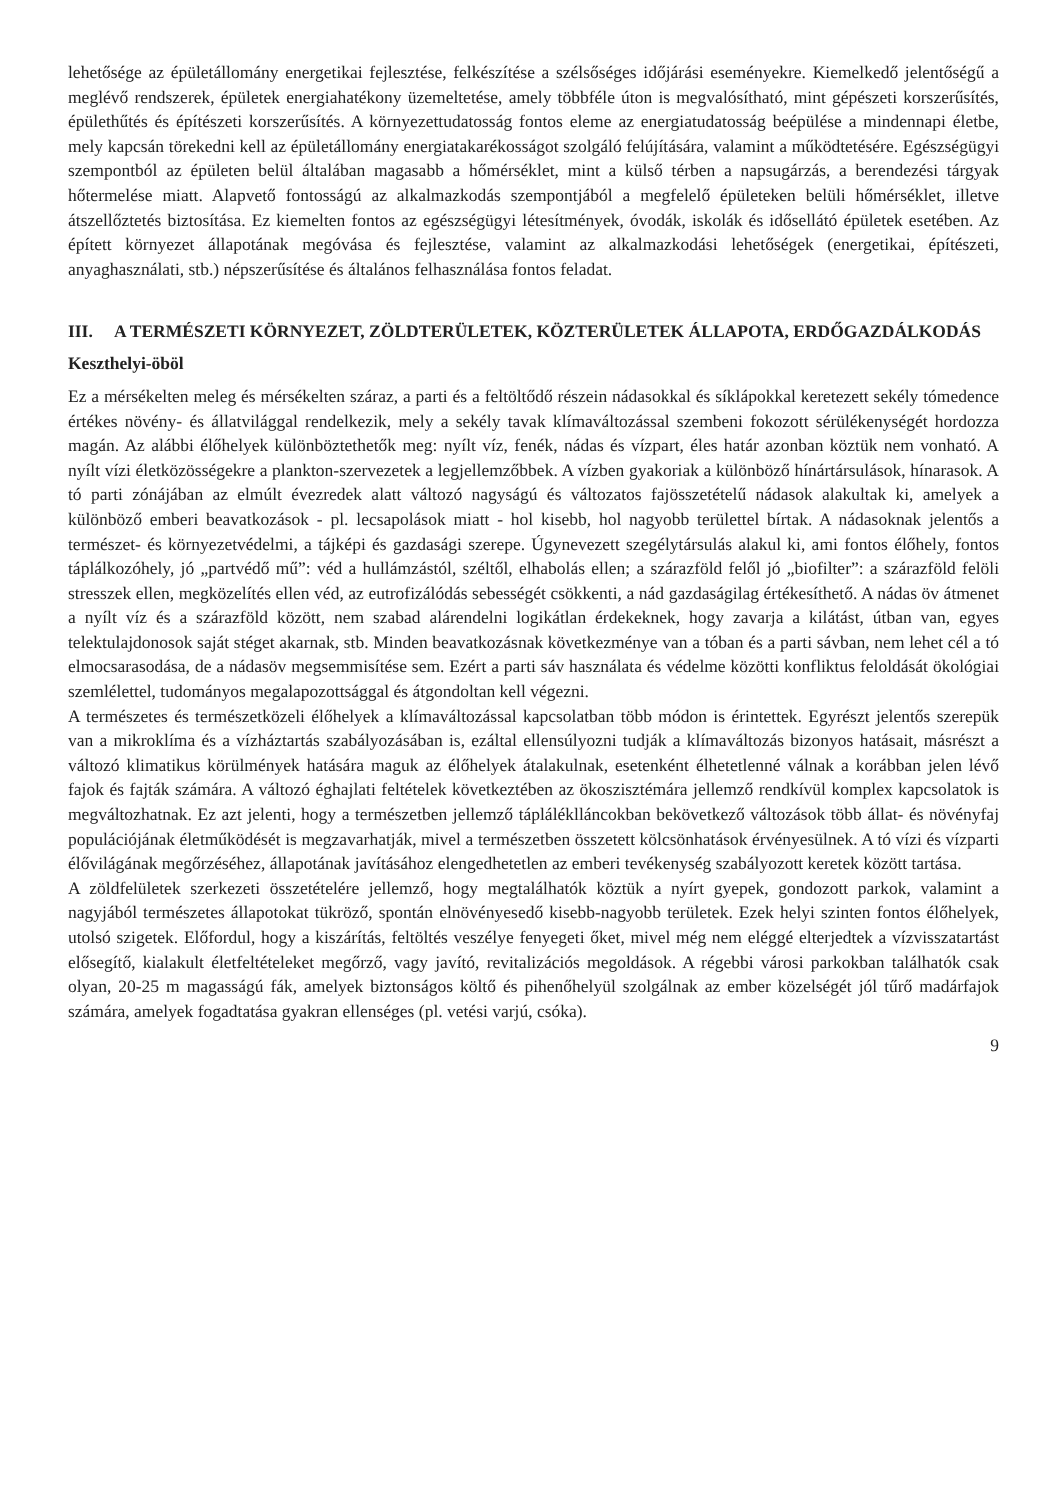lehetősége az épületállomány energetikai fejlesztése, felkészítése a szélsőséges időjárási eseményekre. Kiemelkedő jelentőségű a meglévő rendszerek, épületek energiahatékony üzemeltetése, amely többféle úton is megvalósítható, mint gépészeti korszerűsítés, épülethűtés és építészeti korszerűsítés. A környezettudatosság fontos eleme az energiatudatosság beépülése a mindennapi életbe, mely kapcsán törekedni kell az épületállomány energiatakarékosságot szolgáló felújítására, valamint a működtetésére. Egészségügyi szempontból az épületen belül általában magasabb a hőmérséklet, mint a külső térben a napsugárzás, a berendezési tárgyak hőtermelése miatt. Alapvető fontosságú az alkalmazkodás szempontjából a megfelelő épületeken belüli hőmérséklet, illetve átszellőztetés biztosítása. Ez kiemelten fontos az egészségügyi létesítmények, óvodák, iskolák és idősellátó épületek esetében. Az épített környezet állapotának megóvása és fejlesztése, valamint az alkalmazkodási lehetőségek (energetikai, építészeti, anyaghasználati, stb.) népszerűsítése és általános felhasználása fontos feladat.
III. A TERMÉSZETI KÖRNYEZET, ZÖLDTERÜLETEK, KÖZTERÜLETEK ÁLLAPOTA, ERDŐGAZDÁLKODÁS
Keszthelyi-öböl
Ez a mérsékelten meleg és mérsékelten száraz, a parti és a feltöltődő részein nádasokkal és síklápokkal keretezett sekély tómedence értékes növény- és állatvilággal rendelkezik, mely a sekély tavak klímaváltozással szembeni fokozott sérülékenységét hordozza magán. Az alábbi élőhelyek különböztethetők meg: nyílt víz, fenék, nádas és vízpart, éles határ azonban köztük nem vonható. A nyílt vízi életközösségekre a plankton-szervezetek a legjellemzőbbek. A vízben gyakoriak a különböző hínártársulások, hínarasok. A tó parti zónájában az elmúlt évezredek alatt változó nagyságú és változatos fajösszetételű nádasok alakultak ki, amelyek a különböző emberi beavatkozások - pl. lecsapolások miatt - hol kisebb, hol nagyobb területtel bírtak. A nádasoknak jelentős a természet- és környezetvédelmi, a tájképi és gazdasági szerepe. Úgynevezett szegélytársulás alakul ki, ami fontos élőhely, fontos táplálkozóhely, jó „partvédő mű”: véd a hullámzástól, széltől, elhabolás ellen; a szárazföld felől jó „biofilter”: a szárazföld felöli stresszek ellen, megközelítés ellen véd, az eutrofizálódás sebességét csökkenti, a nád gazdaságilag értékesíthető. A nádas öv átmenet a nyílt víz és a szárazföld között, nem szabad alárendelni logikátlan érdekeknek, hogy zavarja a kilátást, útban van, egyes telektulajdonosok saját stéget akarnak, stb. Minden beavatkozásnak következménye van a tóban és a parti sávban, nem lehet cél a tó elmocsarasodása, de a nádasöv megsemmisítése sem. Ezért a parti sáv használata és védelme közötti konfliktus feloldását ökológiai szemlélettel, tudományos megalapozottsággal és átgondoltan kell végezni.
A természetes és természetközeli élőhelyek a klímaváltozással kapcsolatban több módon is érintettek. Egyrészt jelentős szerepük van a mikroklíma és a vízháztartás szabályozásában is, ezáltal ellensúlyozni tudják a klímaváltozás bizonyos hatásait, másrészt a változó klimatikus körülmények hatására maguk az élőhelyek átalakulnak, esetenként élhetetlenné válnak a korábban jelen lévő fajok és fajták számára. A változó éghajlati feltételek következtében az ökoszisztémára jellemző rendkívül komplex kapcsolatok is megváltozhatnak. Ez azt jelenti, hogy a természetben jellemző tápláléklláncokban bekövetkező változások több állat- és növényfaj populációjának életműködését is megzavarhatják, mivel a természetben összetett kölcsönhatások érvényesülnek. A tó vízi és vízparti élővilágának megőrzéséhez, állapotának javításához elengedhetetlen az emberi tevékenység szabályozott keretek között tartása.
A zöldfelületek szerkezeti összetételére jellemző, hogy megtalálhatók köztük a nyírt gyepek, gondozott parkok, valamint a nagyjából természetes állapotokat tükröző, spontán elnövényesedő kisebb-nagyobb területek. Ezek helyi szinten fontos élőhelyek, utolsó szigetek. Előfordul, hogy a kiszárítás, feltöltés veszélye fenyegeti őket, mivel még nem eléggé elterjedtek a vízvisszatartást elősegítő, kialakult életfeltételeket megőrző, vagy javító, revitalizációs megoldások. A régebbi városi parkokban találhatók csak olyan, 20-25 m magasságú fák, amelyek biztonságos költő és pihenőhelyül szolgálnak az ember közelségét jól tűrő madárfajok számára, amelyek fogadtatása gyakran ellenséges (pl. vetési varjú, csóka).
9